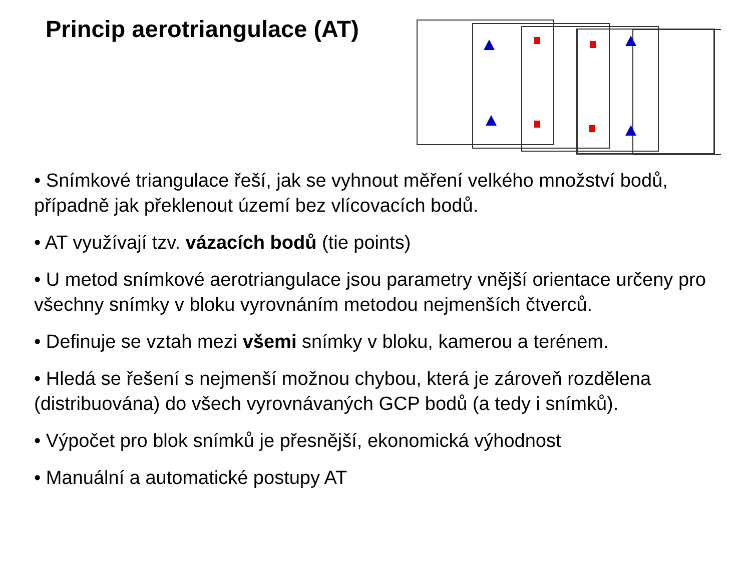Princip aerotriangulace (AT)
• Snímkové triangulace řeší, jak se vyhnout měření velkého množství bodů, případně jak překlenout území bez vlícovacích bodů.
• AT využívají tzv. vázacích bodů (tie points)
• U metod snímkové aerotriangulace jsou parametry vnější orientace určeny pro všechny snímky v bloku vyrovnáním metodou nejmenších čtverců.
• Definuje se vztah mezi všemi snímky v bloku, kamerou a terénem.
• Hledá se řešení s nejmenší možnou chybou, která je zároveň rozdělena (distribuována) do všech vyrovnávaných GCP bodů (a tedy i snímků).
• Výpočet pro blok snímků je přesnější, ekonomická výhodnost
• Manuální a automatické postupy AT